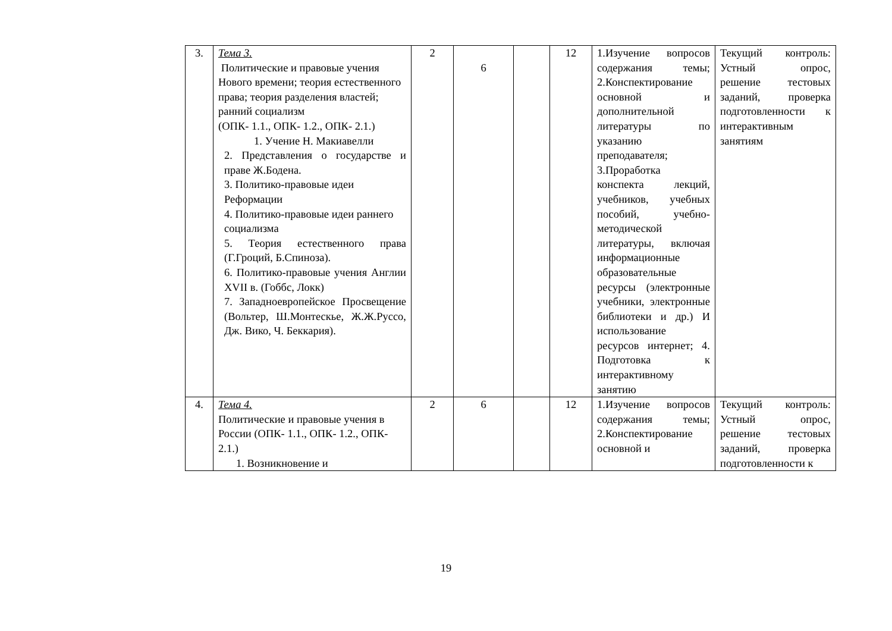| 3. | Тема 3. Политические и правовые учения Нового времени; теория естественного права; теория разделения властей; ранний социализм (ОПК- 1.1., ОПК- 1.2., ОПК- 2.1.) 1. Учение Н. Макиавелли 2. Представления о государстве и праве Ж.Бодена. 3. Политико-правовые идеи Реформации 4. Политико-правовые идеи раннего социализма 5. Теория естественного права (Г.Гроций, Б.Спиноза). 6. Политико-правовые учения Англии XVII в. (Гоббс, Локк) 7. Западноевропейское Просвещение (Вольтер, Ш.Монтескье, Ж.Ж.Руссо, Дж. Вико, Ч. Беккария). | 2 | 6 | | 12 | 1.Изучение вопросов содержания темы; 2.Конспектирование основной и дополнительной литературы по указанию преподавателя; 3.Проработка конспекта лекций, учебников, учебных пособий, учебно-методической литературы, включая информационные образовательные ресурсы (электронные учебники, электронные библиотеки и др.) И использование ресурсов интернет; 4. Подготовка к интерактивному занятию | Текущий контроль: Устный опрос, решение тестовых заданий, проверка подготовленности к интерактивным занятиям |
| 4. | Тема 4. Политические и правовые учения в России (ОПК- 1.1., ОПК- 1.2., ОПК- 2.1.) 1. Возникновение и | 2 | 6 | | 12 | 1.Изучение вопросов содержания темы; 2.Конспектирование основной и | Текущий контроль: Устный опрос, решение тестовых заданий, проверка подготовленности к |
19